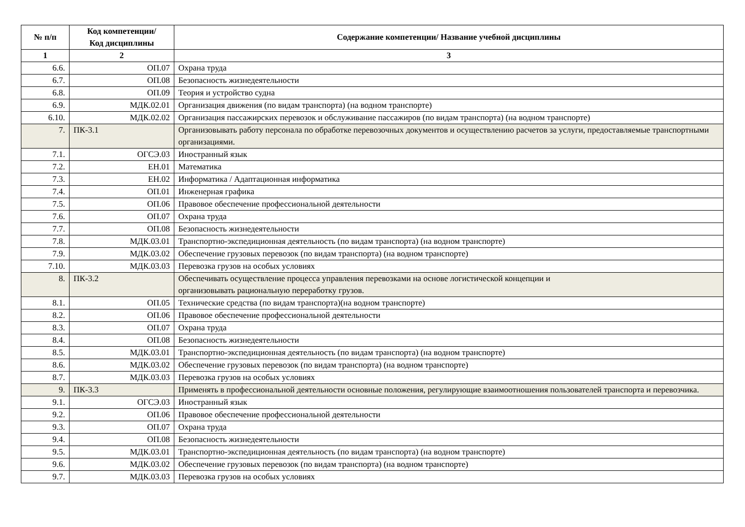| № п/п | Код компетенции/ Код дисциплины | Содержание компетенции/ Название учебной дисциплины |
| --- | --- | --- |
| 1 | 2 | 3 |
| 6.6. | ОП.07 | Охрана труда |
| 6.7. | ОП.08 | Безопасность жизнедеятельности |
| 6.8. | ОП.09 | Теория и устройство судна |
| 6.9. | МДК.02.01 | Организация движения (по видам транспорта) (на водном транспорте) |
| 6.10. | МДК.02.02 | Организация пассажирских перевозок и обслуживание пассажиров (по видам транспорта) (на водном транспорте) |
| 7. | ПК-3.1 | Организовывать работу персонала по обработке перевозочных документов и осуществлению расчетов за услуги, предоставляемые транспортными организациями. |
| 7.1. | ОГСЭ.03 | Иностранный язык |
| 7.2. | ЕН.01 | Математика |
| 7.3. | ЕН.02 | Информатика / Адаптационная информатика |
| 7.4. | ОП.01 | Инженерная графика |
| 7.5. | ОП.06 | Правовое обеспечение профессиональной деятельности |
| 7.6. | ОП.07 | Охрана труда |
| 7.7. | ОП.08 | Безопасность жизнедеятельности |
| 7.8. | МДК.03.01 | Транспортно-экспедиционная деятельность (по видам транспорта) (на водном транспорте) |
| 7.9. | МДК.03.02 | Обеспечение грузовых перевозок (по видам транспорта) (на водном транспорте) |
| 7.10. | МДК.03.03 | Перевозка грузов на особых условиях |
| 8. | ПК-3.2 | Обеспечивать осуществление процесса управления перевозками на основе логистической концепции и организовывать рациональную переработку грузов. |
| 8.1. | ОП.05 | Технические средства (по видам транспорта)(на водном транспорте) |
| 8.2. | ОП.06 | Правовое обеспечение профессиональной деятельности |
| 8.3. | ОП.07 | Охрана труда |
| 8.4. | ОП.08 | Безопасность жизнедеятельности |
| 8.5. | МДК.03.01 | Транспортно-экспедиционная деятельность (по видам транспорта) (на водном транспорте) |
| 8.6. | МДК.03.02 | Обеспечение грузовых перевозок (по видам транспорта) (на водном транспорте) |
| 8.7. | МДК.03.03 | Перевозка грузов на особых условиях |
| 9. | ПК-3.3 | Применять в профессиональной деятельности основные положения, регулирующие взаимоотношения пользователей транспорта и перевозчика. |
| 9.1. | ОГСЭ.03 | Иностранный язык |
| 9.2. | ОП.06 | Правовое обеспечение профессиональной деятельности |
| 9.3. | ОП.07 | Охрана труда |
| 9.4. | ОП.08 | Безопасность жизнедеятельности |
| 9.5. | МДК.03.01 | Транспортно-экспедиционная деятельность (по видам транспорта) (на водном транспорте) |
| 9.6. | МДК.03.02 | Обеспечение грузовых перевозок (по видам транспорта) (на водном транспорте) |
| 9.7. | МДК.03.03 | Перевозка грузов на особых условиях |